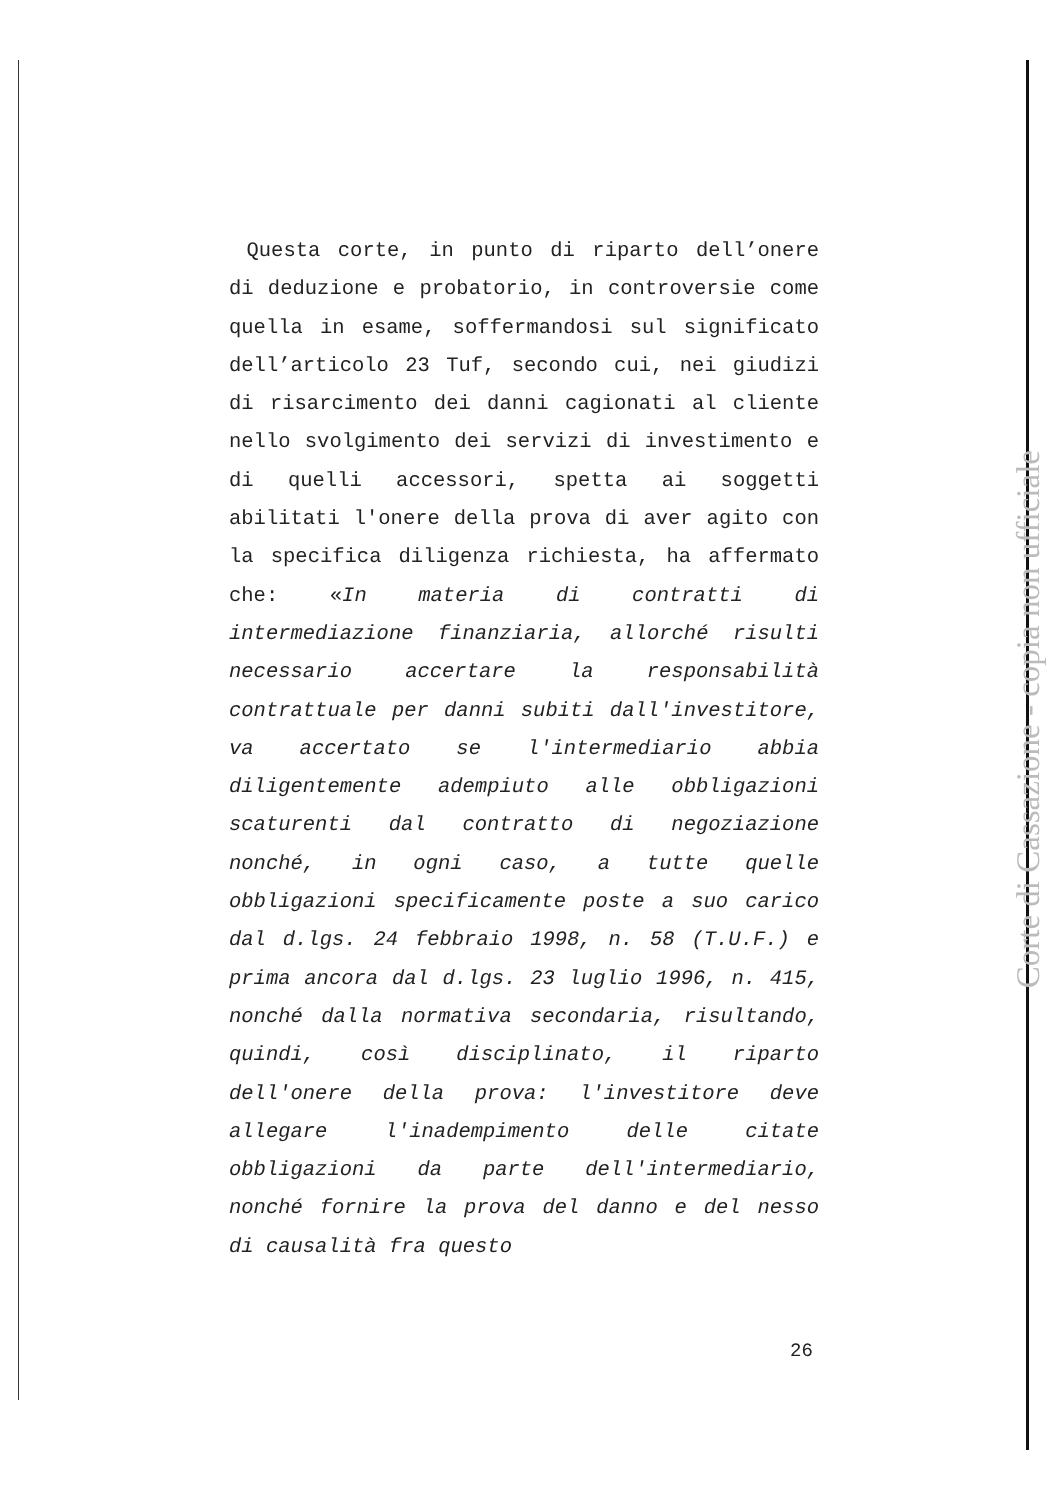Questa corte, in punto di riparto dell’onere di deduzione e probatorio, in controversie come quella in esame, soffermandosi sul significato dell’articolo 23 Tuf, secondo cui, nei giudizi di risarcimento dei danni cagionati al cliente nello svolgimento dei servizi di investimento e di quelli accessori, spetta ai soggetti abilitati l'onere della prova di aver agito con la specifica diligenza richiesta, ha affermato che: «In materia di contratti di intermediazione finanziaria, allorché risulti necessario accertare la responsabilità contrattuale per danni subiti dall'investitore, va accertato se l'intermediario abbia diligentemente adempiuto alle obbligazioni scaturenti dal contratto di negoziazione nonché, in ogni caso, a tutte quelle obbligazioni specificamente poste a suo carico dal d.lgs. 24 febbraio 1998, n. 58 (T.U.F.) e prima ancora dal d.lgs. 23 luglio 1996, n. 415, nonché dalla normativa secondaria, risultando, quindi, così disciplinato, il riparto dell'onere della prova: l'investitore deve allegare l'inadempimento delle citate obbligazioni da parte dell'intermediario, nonché fornire la prova del danno e del nesso di causalità fra questo
26
Corte di Cassazione - copia non ufficiale